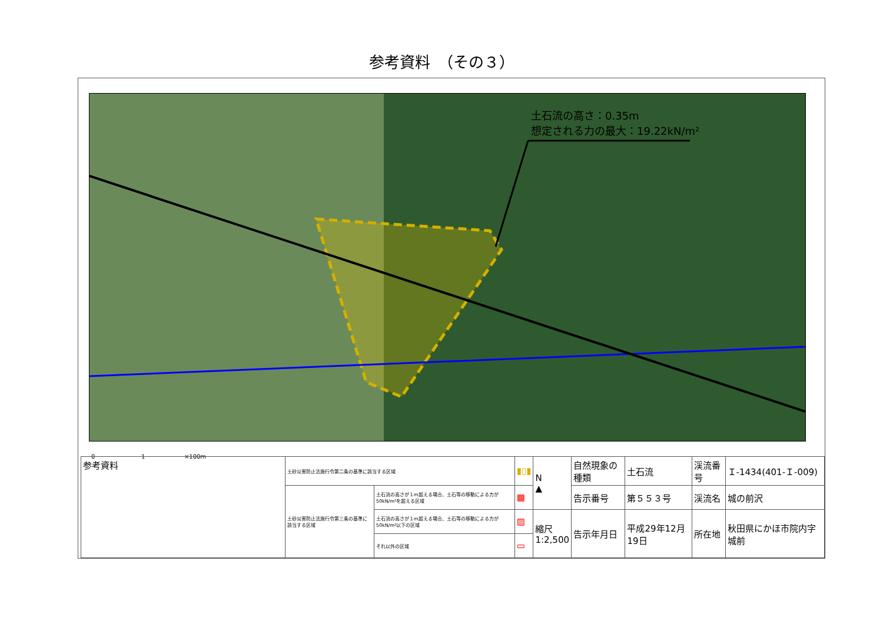参考資料　（その３）
土石流の高さ：0.35m
想定される力の最大：19.22kN/m²
0 ──────────── 1 ────────── ×100m
| 参考資料 | 土砂災害防止法施行令第二条の基準に該当する区域 | | ▮▯▮ | N ▲ | 自然現象の種類 | 土石流 | 渓流番号 | Ｉ-1434(401-Ｉ-009) |
| | 土砂災害防止法施行令第三条の基準に該当する区域 | 土石流の高さが１m超える場合、土石等の移動による力が50kN/m²を超える区域 | ▩ | | 告示番号 | 第５５３号 | 渓流名 | 城の前沢 |
| | | 土石流の高さが１m超える場合、土石等の移動による力が50kN/m²以下の区域 | ▨ | 縮尺 1:2,500 | 告示年月日 | 平成29年12月19日 | 所在地 | 秋田県にかほ市院内字城前 |
| | | それ以外の区域 | ▭ | | | | | |